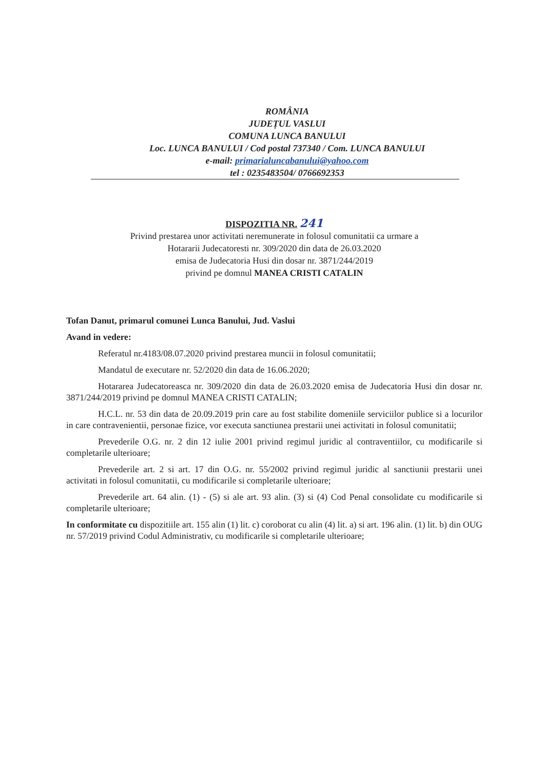ROMÂNIA
JUDEȚUL VASLUI
COMUNA LUNCA BANULUI
Loc. LUNCA BANULUI / Cod postal 737340 / Com. LUNCA BANULUI
e-mail: primarialuncabanului@yahoo.com
tel : 0235483504/ 0766692353
DISPOZITIA NR. 241
Privind prestarea unor activitati neremunerate in folosul comunitatii ca urmare a
Hotararii Judecatoresti nr. 309/2020 din data de 26.03.2020
emisa de Judecatoria Husi din dosar nr. 3871/244/2019
privind pe domnul MANEA CRISTI CATALIN
Tofan Danut, primarul comunei Lunca Banului, Jud. Vaslui
Avand in vedere:
Referatul nr.4183/08.07.2020 privind prestarea muncii in folosul comunitatii;
Mandatul de executare nr. 52/2020 din data de 16.06.2020;
Hotararea Judecatoreasca nr. 309/2020 din data de 26.03.2020 emisa de Judecatoria Husi din dosar nr. 3871/244/2019 privind pe domnul MANEA CRISTI CATALIN;
H.C.L. nr. 53 din data de 20.09.2019 prin care au fost stabilite domeniile serviciilor publice si a locurilor in care contravenientii, personae fizice, vor executa sanctiunea prestarii unei activitati in folosul comunitatii;
Prevederile O.G. nr. 2 din 12 iulie 2001 privind regimul juridic al contraventiilor, cu modificarile si completarile ulterioare;
Prevederile art. 2 si art. 17 din O.G. nr. 55/2002 privind regimul juridic al sanctiunii prestarii unei activitati in folosul comunitatii, cu modificarile si completarile ulterioare;
Prevederile art. 64 alin. (1) - (5) si ale art. 93 alin. (3) si (4) Cod Penal consolidate cu modificarile si completarile ulterioare;
In conformitate cu dispozitiile art. 155 alin (1) lit. c) coroborat cu alin (4) lit. a) si art. 196 alin. (1) lit. b) din OUG nr. 57/2019 privind Codul Administrativ, cu modificarile si completarile ulterioare;